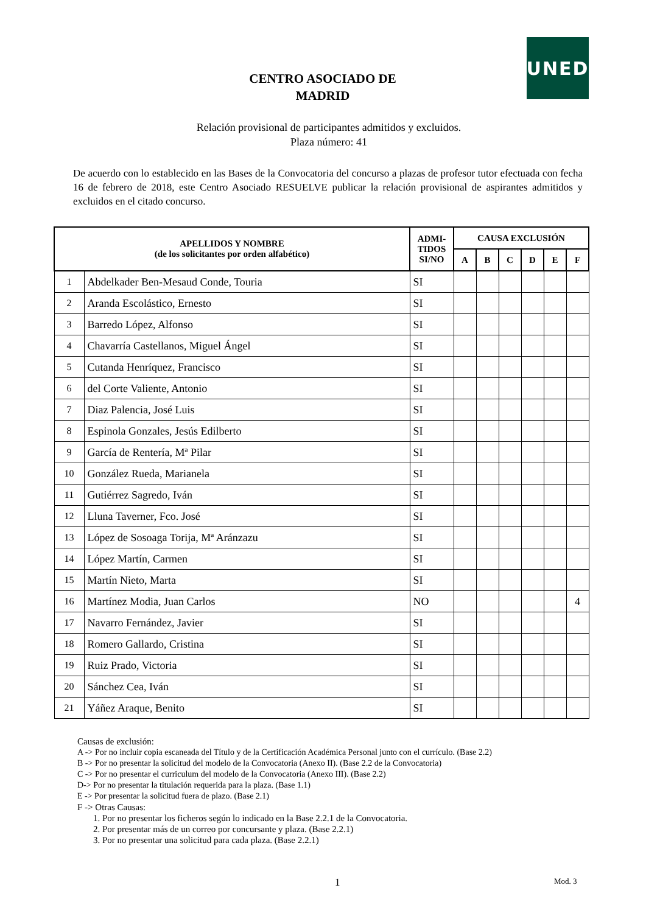UNED
CENTRO ASOCIADO DE
MADRID
Relación provisional de participantes admitidos y excluidos.
Plaza número: 41
De acuerdo con lo establecido en las Bases de la Convocatoria del concurso a plazas de profesor tutor efectuada con fecha 16 de febrero de 2018, este Centro Asociado RESUELVE publicar la relación provisional de aspirantes admitidos y excluidos en el citado concurso.
| APELLIDOS Y NOMBRE (de los solicitantes por orden alfabético) | | ADMI- TIDOS SI/NO | CAUSA EXCLUSIÓN | | | | | |
| --- | --- | --- | --- | --- | --- | --- | --- | --- |
| | | | A | B | C | D | E | F |
| 1 | Abdelkader Ben-Mesaud Conde, Touria | SI | | | | | | |
| 2 | Aranda Escolástico, Ernesto | SI | | | | | | |
| 3 | Barredo López, Alfonso | SI | | | | | | |
| 4 | Chavarría Castellanos, Miguel Ángel | SI | | | | | | |
| 5 | Cutanda Henríquez, Francisco | SI | | | | | | |
| 6 | del Corte Valiente, Antonio | SI | | | | | | |
| 7 | Diaz Palencia, José Luis | SI | | | | | | |
| 8 | Espinola Gonzales, Jesús Edilberto | SI | | | | | | |
| 9 | García de Rentería, Mª Pilar | SI | | | | | | |
| 10 | González Rueda, Marianela | SI | | | | | | |
| 11 | Gutiérrez Sagredo, Iván | SI | | | | | | |
| 12 | Lluna Taverner, Fco. José | SI | | | | | | |
| 13 | López de Sosoaga Torija, Mª Aránzazu | SI | | | | | | |
| 14 | López Martín, Carmen | SI | | | | | | |
| 15 | Martín Nieto, Marta | SI | | | | | | |
| 16 | Martínez Modia, Juan Carlos | NO | | | | | | 4 |
| 17 | Navarro Fernández, Javier | SI | | | | | | |
| 18 | Romero Gallardo, Cristina | SI | | | | | | |
| 19 | Ruiz Prado, Victoria | SI | | | | | | |
| 20 | Sánchez Cea, Iván | SI | | | | | | |
| 21 | Yáñez Araque, Benito | SI | | | | | | |
Causas de exclusión:
A -> Por no incluir copia escaneada del Título y de la Certificación Académica Personal junto con el currículo. (Base 2.2)
B -> Por no presentar la solicitud del modelo de la Convocatoria (Anexo II). (Base 2.2 de la Convocatoria)
C -> Por no presentar el curriculum del modelo de la Convocatoria (Anexo III). (Base 2.2)
D-> Por no presentar la titulación requerida para la plaza. (Base 1.1)
E -> Por presentar la solicitud fuera de plazo. (Base 2.1)
F -> Otras Causas:
1. Por no presentar los ficheros según lo indicado en la Base 2.2.1 de la Convocatoria.
2. Por presentar más de un correo por concursante y plaza. (Base 2.2.1)
3. Por no presentar una solicitud para cada plaza. (Base 2.2.1)
1 Mod. 3